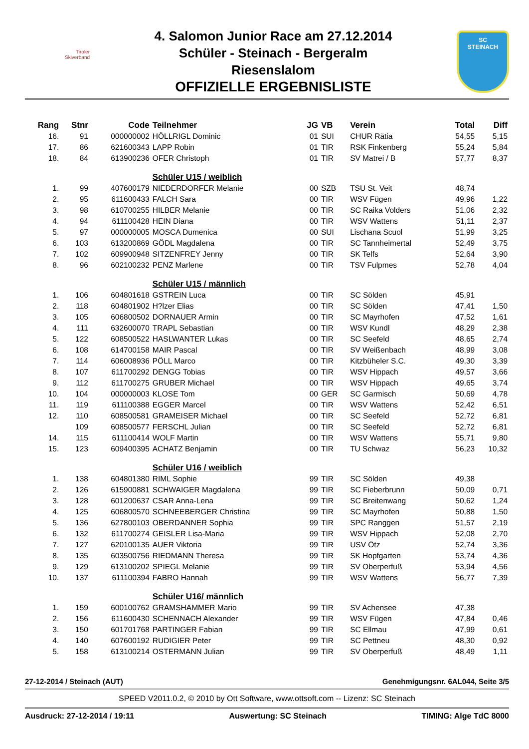Tiroler
Skiverband
4. Salomon Junior Race am 27.12.2014
Schüler - Steinach - Bergeralm
Riesenslalom
OFFIZIELLE ERGEBNISLISTE
SC
STEINACH
| Rang | Stnr | Code | Teilnehmer | JG | VB | Verein | Total | Diff |
| --- | --- | --- | --- | --- | --- | --- | --- | --- |
| 16. | 91 | 000000002 | HÖLLRIGL Dominic | 01 | SUI | CHUR Rätia | 54,55 | 5,15 |
| 17. | 86 | 621600343 | LAPP Robin | 01 | TIR | RSK Finkenberg | 55,24 | 5,84 |
| 18. | 84 | 613900236 | OFER Christoph | 01 | TIR | SV Matrei / B | 57,77 | 8,37 |
| | | | Schüler U15 / weiblich | | | | | |
| 1. | 99 | 407600179 | NIEDERDORFER Melanie | 00 | SZB | TSU St. Veit | 48,74 | |
| 2. | 95 | 611600433 | FALCH Sara | 00 | TIR | WSV Fügen | 49,96 | 1,22 |
| 3. | 98 | 610700255 | HILBER Melanie | 00 | TIR | SC Raika Volders | 51,06 | 2,32 |
| 4. | 94 | 611100428 | HEIN Diana | 00 | TIR | WSV Wattens | 51,11 | 2,37 |
| 5. | 97 | 000000005 | MOSCA Dumenica | 00 | SUI | Lischana Scuol | 51,99 | 3,25 |
| 6. | 103 | 613200869 | GÖDL Magdalena | 00 | TIR | SC Tannheimertal | 52,49 | 3,75 |
| 7. | 102 | 609900948 | SITZENFREY Jenny | 00 | TIR | SK Telfs | 52,64 | 3,90 |
| 8. | 96 | 602100232 | PENZ Marlene | 00 | TIR | TSV Fulpmes | 52,78 | 4,04 |
| | | | Schüler U15 / männlich | | | | | |
| 1. | 106 | 604801618 | GSTREIN Luca | 00 | TIR | SC Sölden | 45,91 | |
| 2. | 118 | 604801902 | H?lzer Elias | 00 | TIR | SC Sölden | 47,41 | 1,50 |
| 3. | 105 | 606800502 | DORNAUER Armin | 00 | TIR | SC Mayrhofen | 47,52 | 1,61 |
| 4. | 111 | 632600070 | TRAPL Sebastian | 00 | TIR | WSV Kundl | 48,29 | 2,38 |
| 5. | 122 | 608500522 | HASLWANTER Lukas | 00 | TIR | SC Seefeld | 48,65 | 2,74 |
| 6. | 108 | 614700158 | MAIR Pascal | 00 | TIR | SV Weißenbach | 48,99 | 3,08 |
| 7. | 114 | 606008936 | PÖLL Marco | 00 | TIR | Kitzbüheler S.C. | 49,30 | 3,39 |
| 8. | 107 | 611700292 | DENGG Tobias | 00 | TIR | WSV Hippach | 49,57 | 3,66 |
| 9. | 112 | 611700275 | GRUBER Michael | 00 | TIR | WSV Hippach | 49,65 | 3,74 |
| 10. | 104 | 000000003 | KLOSE Tom | 00 | GER | SC Garmisch | 50,69 | 4,78 |
| 11. | 119 | 611100388 | EGGER Marcel | 00 | TIR | WSV Wattens | 52,42 | 6,51 |
| 12. | 110 | 608500581 | GRAMEISER Michael | 00 | TIR | SC Seefeld | 52,72 | 6,81 |
| | 109 | 608500577 | FERSCHL Julian | 00 | TIR | SC Seefeld | 52,72 | 6,81 |
| 14. | 115 | 611100414 | WOLF Martin | 00 | TIR | WSV Wattens | 55,71 | 9,80 |
| 15. | 123 | 609400395 | ACHATZ Benjamin | 00 | TIR | TU Schwaz | 56,23 | 10,32 |
| | | | Schüler U16 / weiblich | | | | | |
| 1. | 138 | 604801380 | RIML Sophie | 99 | TIR | SC Sölden | 49,38 | |
| 2. | 126 | 615900881 | SCHWAIGER Magdalena | 99 | TIR | SC Fieberbrunn | 50,09 | 0,71 |
| 3. | 128 | 601200637 | CSAR Anna-Lena | 99 | TIR | SC Breitenwang | 50,62 | 1,24 |
| 4. | 125 | 606800570 | SCHNEEBERGER Christina | 99 | TIR | SC Mayrhofen | 50,88 | 1,50 |
| 5. | 136 | 627800103 | OBERDANNER Sophia | 99 | TIR | SPC Ranggen | 51,57 | 2,19 |
| 6. | 132 | 611700274 | GEISLER Lisa-Maria | 99 | TIR | WSV Hippach | 52,08 | 2,70 |
| 7. | 127 | 620100135 | AUER Viktoria | 99 | TIR | USV Ötz | 52,74 | 3,36 |
| 8. | 135 | 603500756 | RIEDMANN Theresa | 99 | TIR | SK Hopfgarten | 53,74 | 4,36 |
| 9. | 129 | 613100202 | SPIEGL Melanie | 99 | TIR | SV Oberperfuß | 53,94 | 4,56 |
| 10. | 137 | 611100394 | FABRO Hannah | 99 | TIR | WSV Wattens | 56,77 | 7,39 |
| | | | Schüler U16/ männlich | | | | | |
| 1. | 159 | 600100762 | GRAMSHAMMER Mario | 99 | TIR | SV Achensee | 47,38 | |
| 2. | 156 | 611600430 | SCHENNACH Alexander | 99 | TIR | WSV Fügen | 47,84 | 0,46 |
| 3. | 150 | 601701768 | PARTINGER Fabian | 99 | TIR | SC Ellmau | 47,99 | 0,61 |
| 4. | 140 | 607600192 | RUDIGIER Peter | 99 | TIR | SC Pettneu | 48,30 | 0,92 |
| 5. | 158 | 613100214 | OSTERMANN Julian | 99 | TIR | SV Oberperfuß | 48,49 | 1,11 |
27-12-2014 / Steinach (AUT) Genehmigungsnr. 6AL044, Seite 3/5
SPEED V2011.0.2, © 2010 by Ott Software, www.ottsoft.com -- Lizenz: SC Steinach
Ausdruck: 27-12-2014 / 19:11 Auswertung: SC Steinach TIMING: Alge TdC 8000